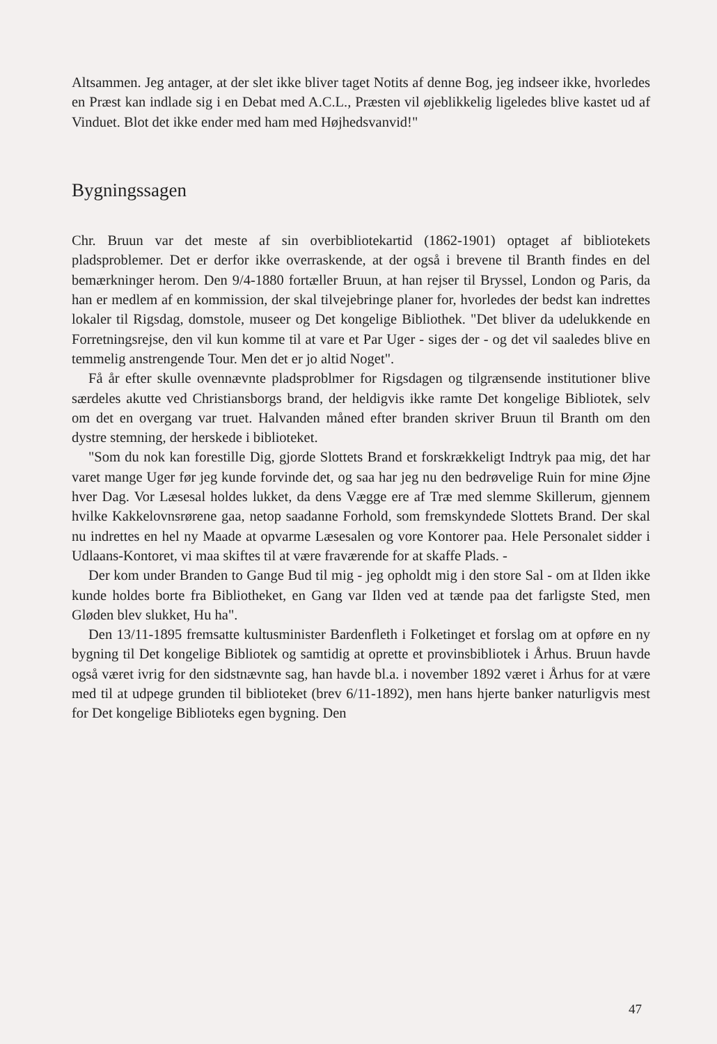Altsammen. Jeg antager, at der slet ikke bliver taget Notits af denne Bog, jeg indseer ikke, hvorledes en Præst kan indlade sig i en Debat med A.C.L., Præsten vil øjeblikkelig ligeledes blive kastet ud af Vinduet. Blot det ikke ender med ham med Højhedsvanvid!"
Bygningssagen
Chr. Bruun var det meste af sin overbibliotekartid (1862-1901) optaget af bibliotekets pladsproblemer. Det er derfor ikke overraskende, at der også i brevene til Branth findes en del bemærkninger herom. Den 9/4-1880 fortæller Bruun, at han rejser til Bryssel, London og Paris, da han er medlem af en kommission, der skal tilvejebringe planer for, hvorledes der bedst kan indrettes lokaler til Rigsdag, domstole, museer og Det kongelige Bibliothek. "Det bliver da udelukkende en Forretningsrejse, den vil kun komme til at vare et Par Uger - siges der - og det vil saaledes blive en temmelig anstrengende Tour. Men det er jo altid Noget".
Få år efter skulle ovennævnte pladsproblmer for Rigsdagen og tilgrænsende institutioner blive særdeles akutte ved Christiansborgs brand, der heldigvis ikke ramte Det kongelige Bibliotek, selv om det en overgang var truet. Halvanden måned efter branden skriver Bruun til Branth om den dystre stemning, der herskede i biblioteket.
"Som du nok kan forestille Dig, gjorde Slottets Brand et forskrækkeligt Indtryk paa mig, det har varet mange Uger før jeg kunde forvinde det, og saa har jeg nu den bedrøvelige Ruin for mine Øjne hver Dag. Vor Læsesal holdes lukket, da dens Vægge ere af Træ med slemme Skillerum, gjennem hvilke Kakkelovnsrørene gaa, netop saadanne Forhold, som fremskyndede Slottets Brand. Der skal nu indrettes en hel ny Maade at opvarme Læsesalen og vore Kontorer paa. Hele Personalet sidder i Udlaans-Kontoret, vi maa skiftes til at være fraværende for at skaffe Plads. -
Der kom under Branden to Gange Bud til mig - jeg opholdt mig i den store Sal - om at Ilden ikke kunde holdes borte fra Bibliotheket, en Gang var Ilden ved at tænde paa det farligste Sted, men Gløden blev slukket, Hu ha".
Den 13/11-1895 fremsatte kultusminister Bardenfleth i Folketinget et forslag om at opføre en ny bygning til Det kongelige Bibliotek og samtidig at oprette et provinsbibliotek i Århus. Bruun havde også været ivrig for den sidstnævnte sag, han havde bl.a. i november 1892 været i Århus for at være med til at udpege grunden til biblioteket (brev 6/11-1892), men hans hjerte banker naturligvis mest for Det kongelige Biblioteks egen bygning. Den
47